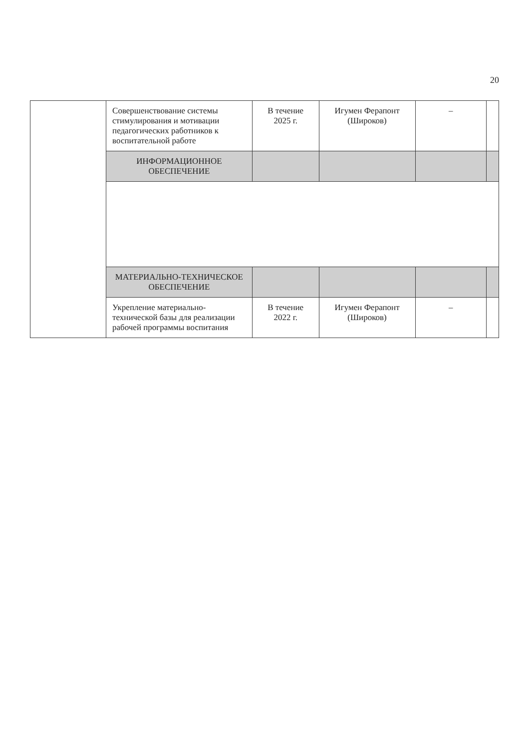20
| | Совершенствование системы стимулирования и мотивации педагогических работников к воспитательной работе | В течение 2025 г. | Игумен Ферапонт (Широков) | – | |
| | ИНФОРМАЦИОННОЕ ОБЕСПЕЧЕНИЕ | | | | |
| | МАТЕРИАЛЬНО-ТЕХНИЧЕСКОЕ ОБЕСПЕЧЕНИЕ | | | | |
| | Укрепление материально-технической базы для реализации рабочей программы воспитания | В течение 2022 г. | Игумен Ферапонт (Широков) | – | |